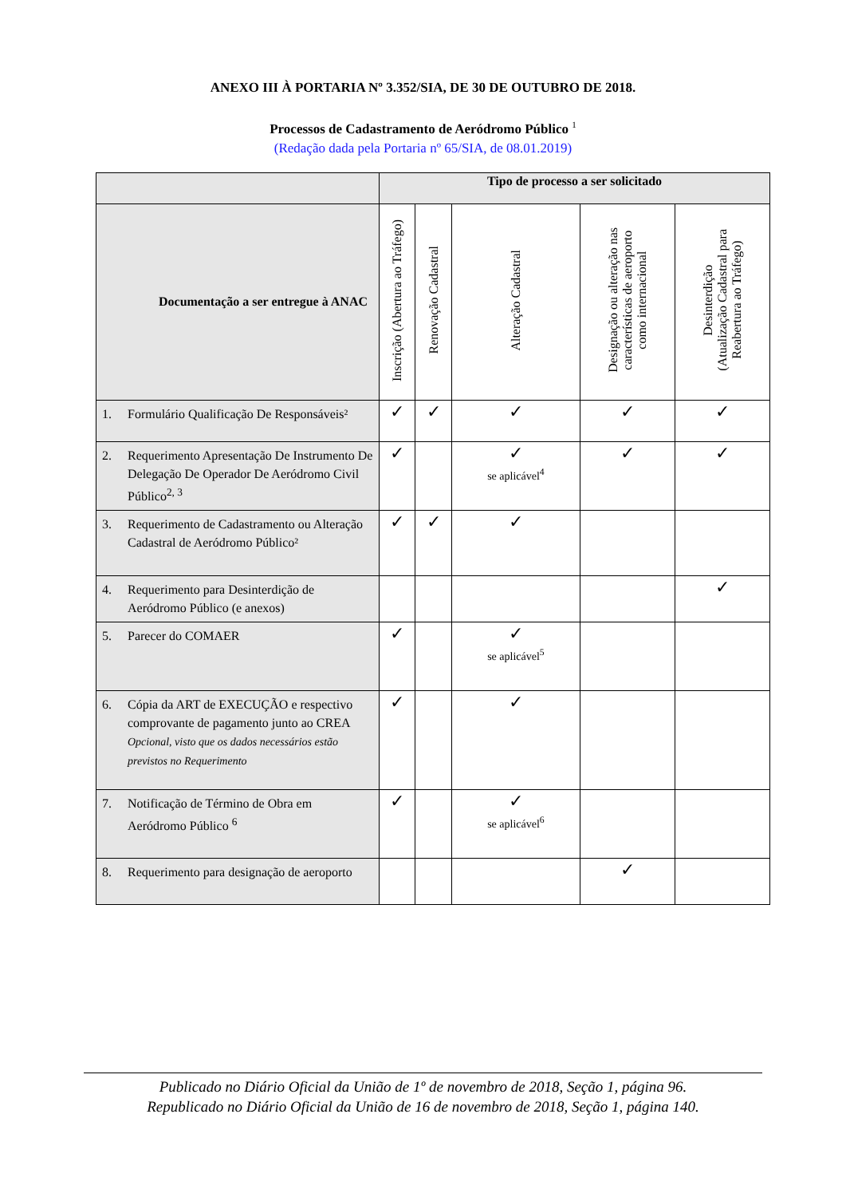ANEXO III À PORTARIA Nº 3.352/SIA, DE 30 DE OUTUBRO DE 2018.
Processos de Cadastramento de Aeródromo Público <sup>1</sup>
(Redação dada pela Portaria nº 65/SIA, de 08.01.2019)
| | Tipo de processo a ser solicitado | | | | |
| --- | --- | --- | --- | --- | --- |
| Documentação a ser entregue à ANAC | Inscrição (Abertura ao Tráfego) | Renovação Cadastral | Alteração Cadastral | Designação ou alteração nas características de aeroporto como internacional | Desinterdição (Atualização Cadastral para Reabertura ao Tráfego) |
| 1. Formulário Qualificação De Responsáveis² | ✓ | ✓ | ✓ | ✓ | ✓ |
| 2. Requerimento Apresentação De Instrumento De Delegação De Operador De Aeródromo Civil Público<sup>2, 3</sup> | ✓ | | ✓ se aplicável<sup>4</sup> | ✓ | ✓ |
| 3. Requerimento de Cadastramento ou Alteração Cadastral de Aeródromo Público² | ✓ | ✓ | ✓ | | |
| 4. Requerimento para Desinterdição de Aeródromo Público (e anexos) | | | | | ✓ |
| 5. Parecer do COMAER | ✓ | | ✓ se aplicável<sup>5</sup> | | |
| 6. Cópia da ART de EXECUÇÃO e respectivo comprovante de pagamento junto ao CREA Opcional, visto que os dados necessários estão previstos no Requerimento | ✓ | | ✓ | | |
| 7. Notificação de Término de Obra em Aeródromo Público <sup>6</sup> | ✓ | | ✓ se aplicável<sup>6</sup> | | |
| 8. Requerimento para designação de aeroporto | | | | ✓ | |
Publicado no Diário Oficial da União de 1º de novembro de 2018, Seção 1, página 96.
Republicado no Diário Oficial da União de 16 de novembro de 2018, Seção 1, página 140.